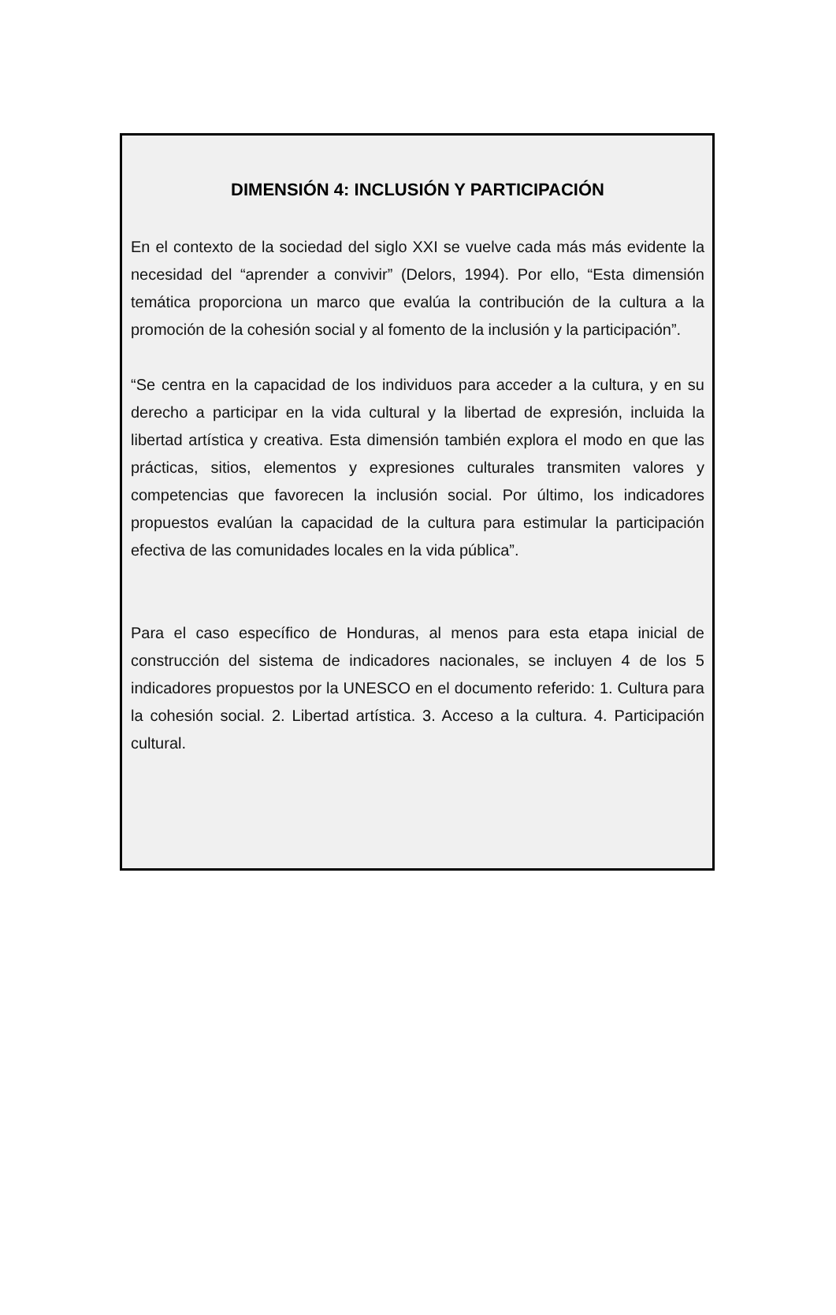DIMENSIÓN 4: INCLUSIÓN Y PARTICIPACIÓN
En el contexto de la sociedad del siglo XXI se vuelve cada más más evidente la necesidad del “aprender a convivir” (Delors, 1994). Por ello, “Esta dimensión temática proporciona un marco que evalúa la contribución de la cultura a la promoción de la cohesión social y al fomento de la inclusión y la participación”.
“Se centra en la capacidad de los individuos para acceder a la cultura, y en su derecho a participar en la vida cultural y la libertad de expresión, incluida la libertad artística y creativa. Esta dimensión también explora el modo en que las prácticas, sitios, elementos y expresiones culturales transmiten valores y competencias que favorecen la inclusión social. Por último, los indicadores propuestos evalúan la capacidad de la cultura para estimular la participación efectiva de las comunidades locales en la vida pública”.
Para el caso específico de Honduras, al menos para esta etapa inicial de construcción del sistema de indicadores nacionales, se incluyen 4 de los 5 indicadores propuestos por la UNESCO en el documento referido: 1. Cultura para la cohesión social. 2. Libertad artística. 3. Acceso a la cultura. 4. Participación cultural.